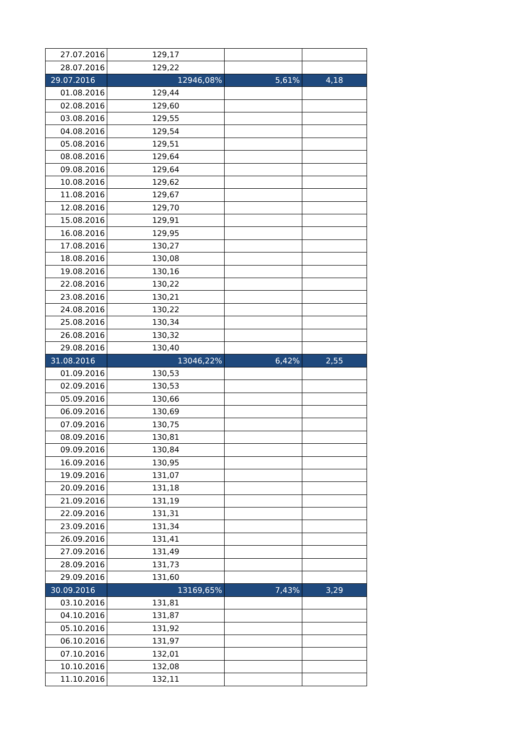| 27.07.2016 | 129,17 | | |
| 28.07.2016 | 129,22 | | |
| 29.07.2016 | 12946,08% | 5,61% | 4,18 |
| 01.08.2016 | 129,44 | | |
| 02.08.2016 | 129,60 | | |
| 03.08.2016 | 129,55 | | |
| 04.08.2016 | 129,54 | | |
| 05.08.2016 | 129,51 | | |
| 08.08.2016 | 129,64 | | |
| 09.08.2016 | 129,64 | | |
| 10.08.2016 | 129,62 | | |
| 11.08.2016 | 129,67 | | |
| 12.08.2016 | 129,70 | | |
| 15.08.2016 | 129,91 | | |
| 16.08.2016 | 129,95 | | |
| 17.08.2016 | 130,27 | | |
| 18.08.2016 | 130,08 | | |
| 19.08.2016 | 130,16 | | |
| 22.08.2016 | 130,22 | | |
| 23.08.2016 | 130,21 | | |
| 24.08.2016 | 130,22 | | |
| 25.08.2016 | 130,34 | | |
| 26.08.2016 | 130,32 | | |
| 29.08.2016 | 130,40 | | |
| 31.08.2016 | 13046,22% | 6,42% | 2,55 |
| 01.09.2016 | 130,53 | | |
| 02.09.2016 | 130,53 | | |
| 05.09.2016 | 130,66 | | |
| 06.09.2016 | 130,69 | | |
| 07.09.2016 | 130,75 | | |
| 08.09.2016 | 130,81 | | |
| 09.09.2016 | 130,84 | | |
| 16.09.2016 | 130,95 | | |
| 19.09.2016 | 131,07 | | |
| 20.09.2016 | 131,18 | | |
| 21.09.2016 | 131,19 | | |
| 22.09.2016 | 131,31 | | |
| 23.09.2016 | 131,34 | | |
| 26.09.2016 | 131,41 | | |
| 27.09.2016 | 131,49 | | |
| 28.09.2016 | 131,73 | | |
| 29.09.2016 | 131,60 | | |
| 30.09.2016 | 13169,65% | 7,43% | 3,29 |
| 03.10.2016 | 131,81 | | |
| 04.10.2016 | 131,87 | | |
| 05.10.2016 | 131,92 | | |
| 06.10.2016 | 131,97 | | |
| 07.10.2016 | 132,01 | | |
| 10.10.2016 | 132,08 | | |
| 11.10.2016 | 132,11 | | |